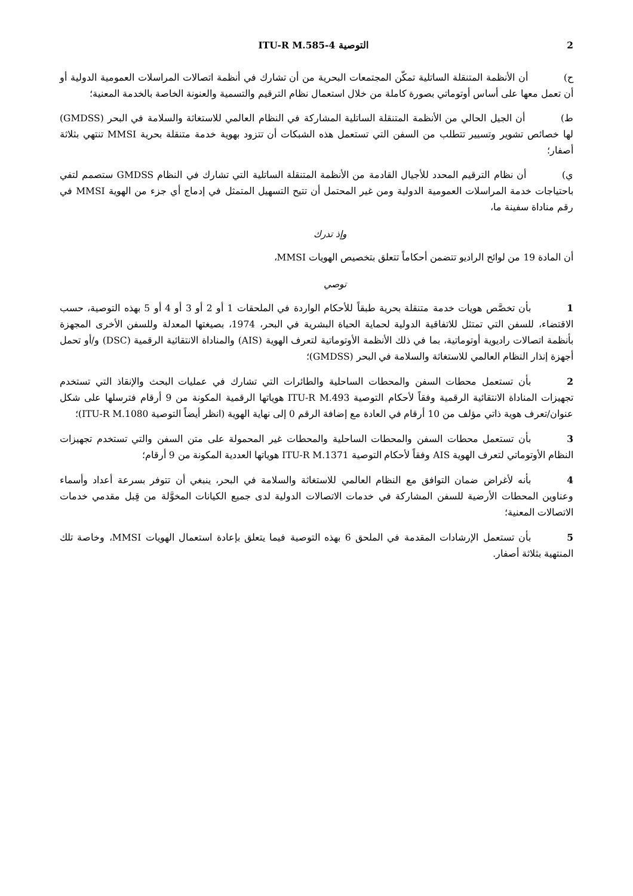2 التوصية ITU-R M.585-4
ح) أن الأنظمة المتنقلة الساتلية تمكّن المجتمعات البحرية من أن تشارك في أنظمة اتصالات المراسلات العمومية الدولية أو أن تعمل معها على أساس أوتوماتي بصورة كاملة من خلال استعمال نظام الترقيم والتسمية والعنونة الخاصة بالخدمة المعنية؛
ط) أن الجيل الحالي من الأنظمة المتنقلة الساتلية المشاركة في النظام العالمي للاستغاثة والسلامة في البحر (GMDSS) لها خصائص تشوير وتسيير تتطلب من السفن التي تستعمل هذه الشبكات أن تتزود بهوية خدمة متنقلة بحرية MMSI تنتهي بثلاثة أصفار؛
ي) أن نظام الترقيم المحدد للأجيال القادمة من الأنظمة المتنقلة الساتلية التي تشارك في النظام GMDSS ستصمم لتفي باحتياجات خدمة المراسلات العمومية الدولية ومن غير المحتمل أن تتيح التسهيل المتمثل في إدماج أي جزء من الهوية MMSI في رقم مناداة سفينة ما،
وإذ تدرك
أن المادة 19 من لوائح الراديو تتضمن أحكاماً تتعلق بتخصيص الهويات MMSI،
توصي
1 بأن تخصَّص هويات خدمة متنقلة بحرية طبقاً للأحكام الواردة في الملحقات 1 أو 2 أو 3 أو 4 أو 5 بهذه التوصية، حسب الاقتضاء، للسفن التي تمتثل للاتفاقية الدولية لحماية الحياة البشرية في البحر، 1974، بصيغتها المعدلة وللسفن الأخرى المجهزة بأنظمة اتصالات راديوية أوتوماتية، بما في ذلك الأنظمة الأوتوماتية لتعرف الهوية (AIS) والمناداة الانتقائية الرقمية (DSC) و/أو تحمل أجهزة إنذار النظام العالمي للاستغاثة والسلامة في البحر (GMDSS)؛
2 بأن تستعمل محطات السفن والمحطات الساحلية والطائرات التي تشارك في عمليات البحث والإنقاذ التي تستخدم تجهيزات المناداة الانتقائية الرقمية وفقاً لأحكام التوصية ITU-R M.493 هوياتها الرقمية المكونة من 9 أرقام فترسلها على شكل عنوان/تعرف هوية ذاتي مؤلف من 10 أرقام في العادة مع إضافة الرقم 0 إلى نهاية الهوية (انظر أيضاً التوصية ITU-R M.1080)؛
3 بأن تستعمل محطات السفن والمحطات الساحلية والمحطات غير المحمولة على متن السفن والتي تستخدم تجهيزات النظام الأوتوماتي لتعرف الهوية AIS وفقاً لأحكام التوصية ITU-R M.1371 هوياتها العددية المكونة من 9 أرقام؛
4 بأنه لأغراض ضمان التوافق مع النظام العالمي للاستغاثة والسلامة في البحر، ينبغي أن تتوفر بسرعة أعداد وأسماء وعناوين المحطات الأرضية للسفن المشاركة في خدمات الاتصالات الدولية لدى جميع الكيانات المخوَّلة من قِبل مقدمي خدمات الاتصالات المعنية؛
5 بأن تستعمل الإرشادات المقدمة في الملحق 6 بهذه التوصية فيما يتعلق بإعادة استعمال الهويات MMSI، وخاصة تلك المنتهية بثلاثة أصفار.